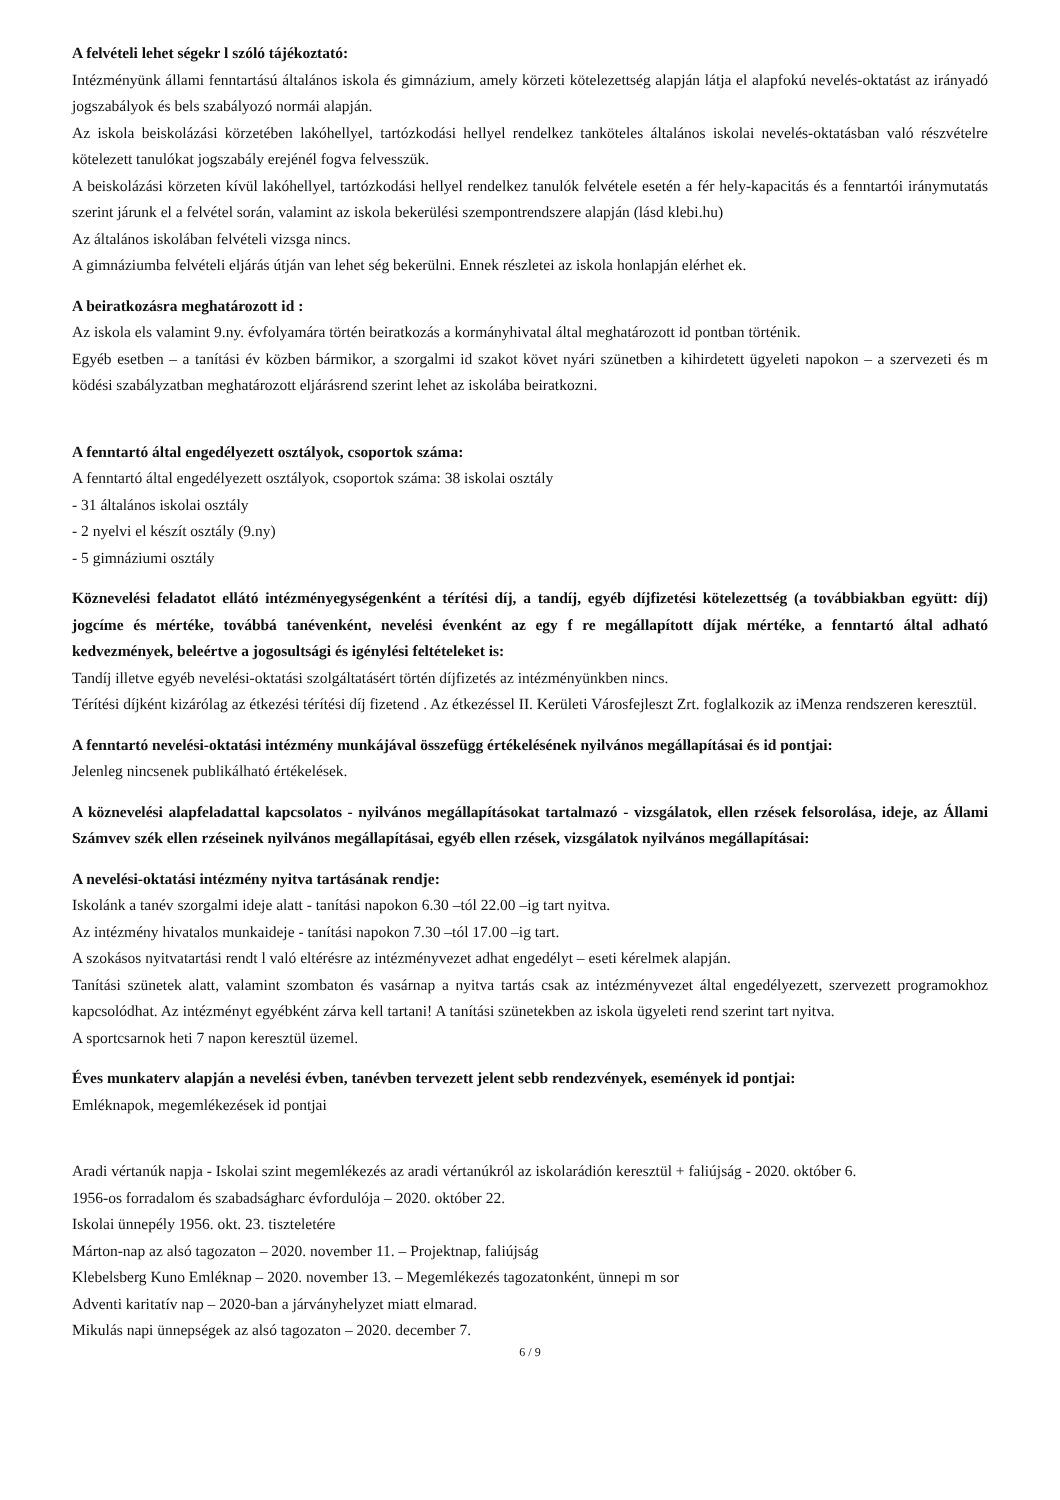A felvételi lehet ségekr l szóló tájékoztató:
Intézményünk állami fenntartású általános iskola és gimnázium, amely körzeti kötelezettség alapján látja el alapfokú nevelés-oktatást az irányadó jogszabályok és bels szabályozó normái alapján.
Az iskola beiskolázási körzetében lakóhellyel, tartózkodási hellyel rendelkez tanköteles általános iskolai nevelés-oktatásban való részvételre kötelezett tanulókat jogszabály erejénél fogva felvesszük.
A beiskolázási körzeten kívül lakóhellyel, tartózkodási hellyel rendelkez tanulók felvétele esetén a fér hely-kapacitás és a fenntartói iránymutatás szerint járunk el a felvétel során, valamint az iskola bekerülési szempontrendszere alapján (lásd klebi.hu)
Az általános iskolában felvételi vizsga nincs.
A gimnáziumba felvételi eljárás útján van lehet ség bekerülni. Ennek részletei az iskola honlapján elérhet ek.
A beiratkozásra meghatározott id :
Az iskola els valamint 9.ny. évfolyamára történ beiratkozás a kormányhivatal által meghatározott id pontban történik.
Egyéb esetben – a tanítási év közben bármikor, a szorgalmi id szakot követ nyári szünetben a kihirdetett ügyeleti napokon – a szervezeti és m ködési szabályzatban meghatározott eljárásrend szerint lehet az iskolába beiratkozni.
A fenntartó által engedélyezett osztályok, csoportok száma:
A fenntartó által engedélyezett osztályok, csoportok száma: 38 iskolai osztály
- 31 általános iskolai osztály
- 2 nyelvi el készít osztály (9.ny)
- 5 gimnáziumi osztály
Köznevelési feladatot ellátó intézményegységenként a térítési díj, a tandíj, egyéb díjfizetési kötelezettség (a továbbiakban együtt: díj) jogcíme és mértéke, továbbá tanévenként, nevelési évenként az egy f re megállapított díjak mértéke, a fenntartó által adható kedvezmények, beleértve a jogosultsági és igénylési feltételeket is:
Tandíj illetve egyéb nevelési-oktatási szolgáltatásért történ díjfizetés az intézményünkben nincs.
Térítési díjként kizárólag az étkezési térítési díj fizetend . Az étkezéssel II. Kerületi Városfejleszt Zrt. foglalkozik az iMenza rendszeren keresztül.
A fenntartó nevelési-oktatási intézmény munkájával összefügg értékelésének nyilvános megállapításai és id pontjai:
Jelenleg nincsenek publikálható értékelések.
A köznevelési alapfeladattal kapcsolatos - nyilvános megállapításokat tartalmazó - vizsgálatok, ellen rzések felsorolása, ideje, az Állami Számvev szék ellen rzéseinek nyilvános megállapításai, egyéb ellen rzések, vizsgálatok nyilvános megállapításai:
A nevelési-oktatási intézmény nyitva tartásának rendje:
Iskolánk a tanév szorgalmi ideje alatt - tanítási napokon 6.30 –tól 22.00 –ig tart nyitva.
Az intézmény hivatalos munkaideje - tanítási napokon 7.30 –tól 17.00 –ig tart.
A szokásos nyitvatartási rendt l való eltérésre az intézményvezet adhat engedélyt – eseti kérelmek alapján.
Tanítási szünetek alatt, valamint szombaton és vasárnap a nyitva tartás csak az intézményvezet által engedélyezett, szervezett programokhoz kapcsolódhat. Az intézményt egyébként zárva kell tartani! A tanítási szünetekben az iskola ügyeleti rend szerint tart nyitva.
A sportcsarnok heti 7 napon keresztül üzemel.
Éves munkaterv alapján a nevelési évben, tanévben tervezett jelent sebb rendezvények, események id pontjai:
Emléknapok, megemlékezések id pontjai
Aradi vértanúk napja - Iskolai szint megemlékezés az aradi vértanúkról az iskolarádión keresztül + faliújság - 2020. október 6.
1956-os forradalom és szabadságharc évfordulója – 2020. október 22.
Iskolai ünnepély 1956. okt. 23. tiszteletére
Márton-nap az alsó tagozaton – 2020. november 11. – Projektnap, faliújság
Klebelsberg Kuno Emléknap – 2020. november 13. – Megemlékezés tagozatonként, ünnepi m sor
Adventi karitatív nap – 2020-ban a járványhelyzet miatt elmarad.
Mikulás napi ünnepségek az alsó tagozaton – 2020. december 7.
6 / 9